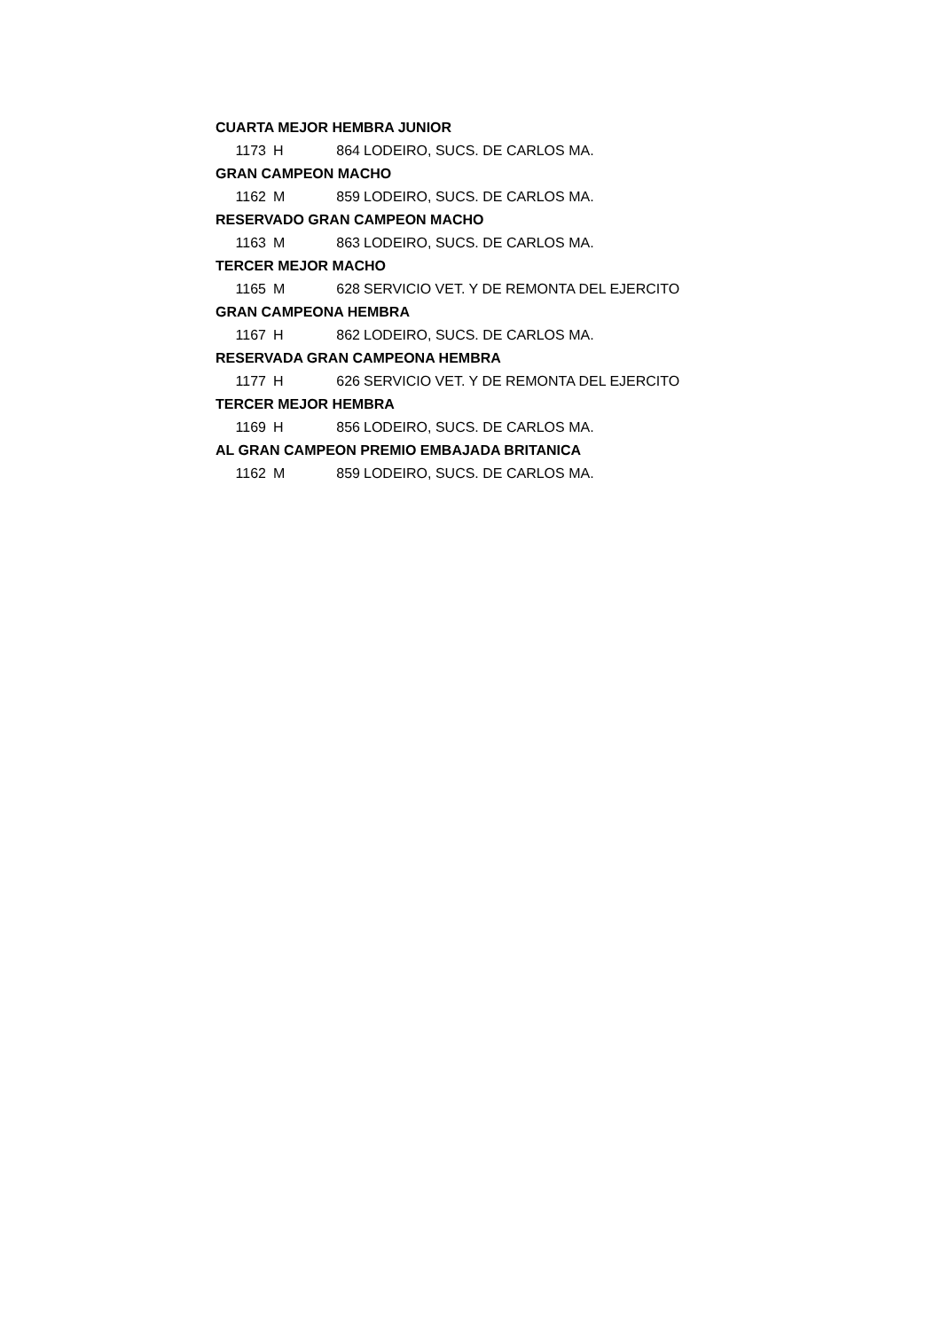| CUARTA MEJOR HEMBRA JUNIOR | | | |
| 1173 | H | 864 | LODEIRO, SUCS. DE CARLOS MA. |
| GRAN CAMPEON MACHO | | | |
| 1162 | M | 859 | LODEIRO, SUCS. DE CARLOS MA. |
| RESERVADO GRAN CAMPEON MACHO | | | |
| 1163 | M | 863 | LODEIRO, SUCS. DE CARLOS MA. |
| TERCER MEJOR MACHO | | | |
| 1165 | M | 628 | SERVICIO VET. Y DE REMONTA DEL EJERCITO |
| GRAN CAMPEONA HEMBRA | | | |
| 1167 | H | 862 | LODEIRO, SUCS. DE CARLOS MA. |
| RESERVADA GRAN CAMPEONA HEMBRA | | | |
| 1177 | H | 626 | SERVICIO VET. Y DE REMONTA DEL EJERCITO |
| TERCER MEJOR HEMBRA | | | |
| 1169 | H | 856 | LODEIRO, SUCS. DE CARLOS MA. |
| AL GRAN CAMPEON PREMIO EMBAJADA BRITANICA | | | |
| 1162 | M | 859 | LODEIRO, SUCS. DE CARLOS MA. |